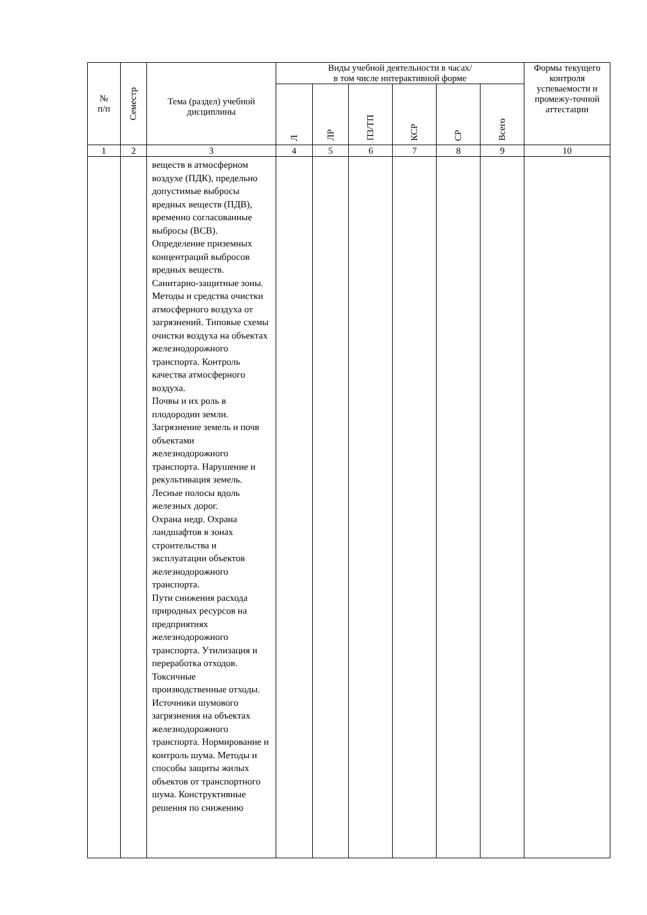| № п/п | Семестр | Тема (раздел) учебной дисциплины | Виды учебной деятельности в часах/ в том числе интерактивной форме | | | | | | Формы текущего контроля успеваемости и промежу-точной аттестации |
| --- | --- | --- | --- | --- | --- | --- | --- | --- | --- |
| | | | Л | ЛР | ПЗ/ТП | КСР | СР | Всего | |
| 1 | 2 | 3 | 4 | 5 | 6 | 7 | 8 | 9 | 10 |
| | | веществ в атмосферном воздухе (ПДК), предельно допустимые выбросы вредных веществ (ПДВ), временно согласованные выбросы (ВСВ). Определение приземных концентраций выбросов вредных веществ. Санитарно-защитные зоны. Методы и средства очистки атмосферного воздуха от загрязнений. Типовые схемы очистки воздуха на объектах железнодорожного транспорта. Контроль качества атмосферного воздуха. Почвы и их роль в плодородии земли. Загрязнение земель и почв объектами железнодорожного транспорта. Нарушение и рекультивация земель. Лесные полосы вдоль железных дорог. Охрана недр. Охрана ландшафтов в зонах строительства и эксплуатации объектов железнодорожного транспорта. Пути снижения расхода природных ресурсов на предприятиях железнодорожного транспорта. Утилизация и переработка отходов. Токсичные производственные отходы. Источники шумового загрязнения на объектах железнодорожного транспорта. Нормирование и контроль шума. Методы и способы защиты жилых объектов от транспортного шума. Конструктивные решения по снижению | | | | | | | |